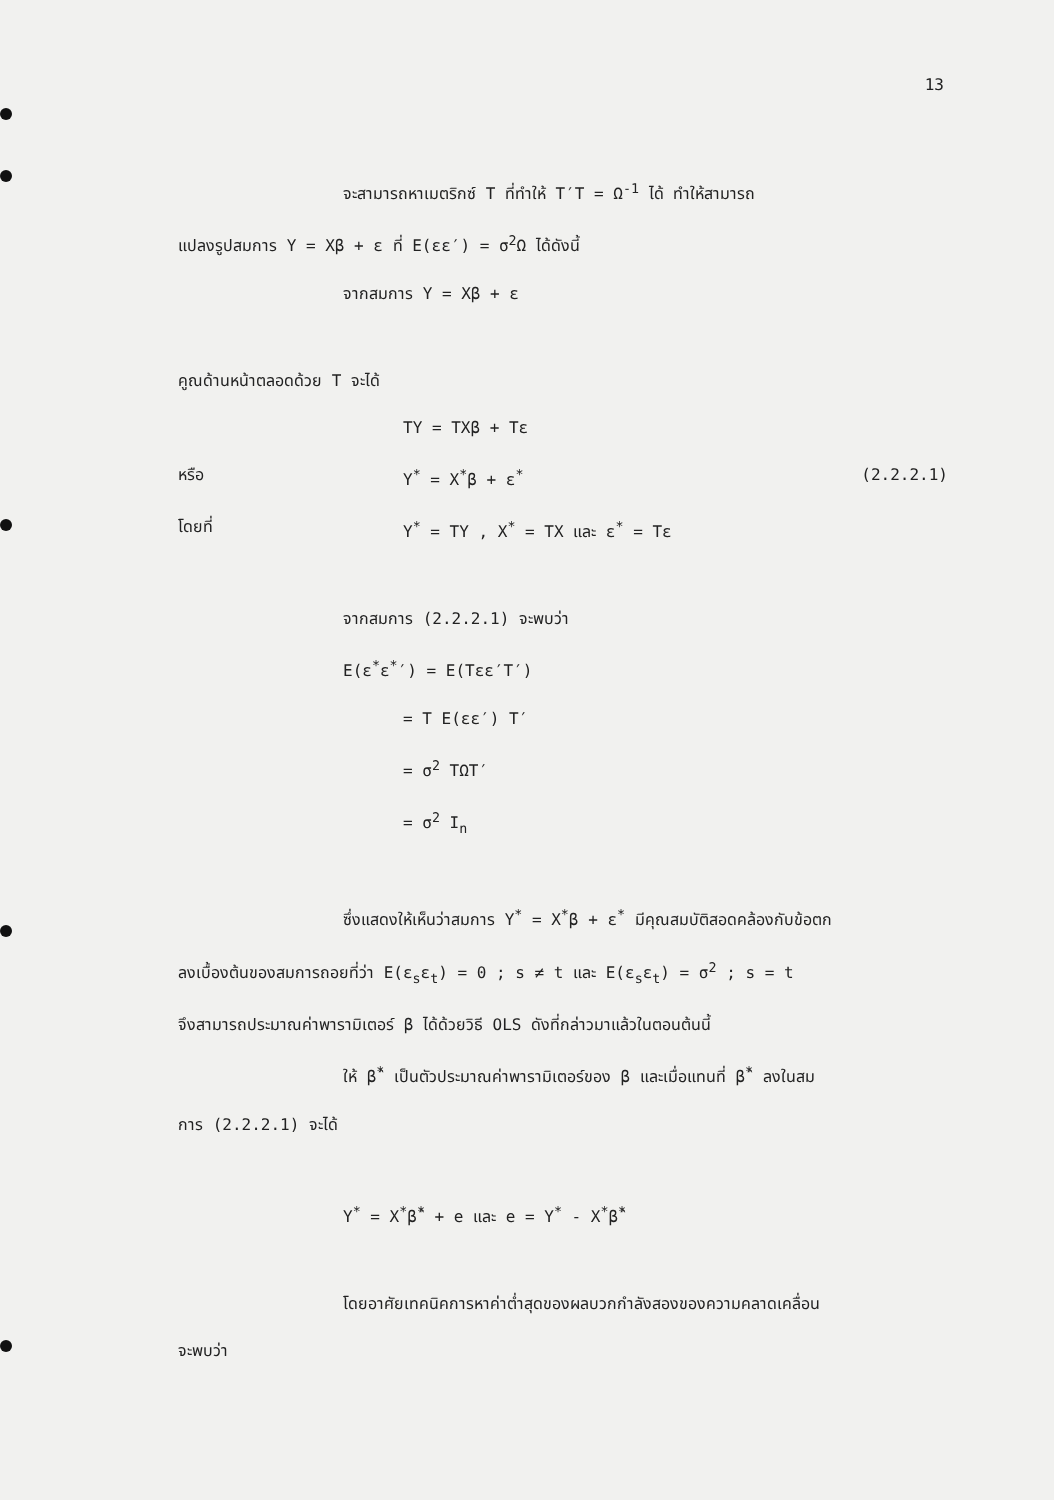13
จะสามารถหาเมตริกซ์ T ที่ทำให้ T′T = Ω<sup>-1</sup> ได้ ทำให้สามารถ
แปลงรูปสมการ Y = Xβ + ε ที่ E(εε′) = σ<sup>2</sup>Ω ได้ดังนี้
จากสมการ Y = Xβ + ε
คูณด้านหน้าตลอดด้วย T จะได้
TY = TXβ + Tε
หรือ Y<sup>*</sup> = X<sup>*</sup>β + ε<sup>*</sup> (2.2.2.1)
โดยที่ Y<sup>*</sup> = TY , X<sup>*</sup> = TX และ ε<sup>*</sup> = Tε
จากสมการ (2.2.2.1) จะพบว่า
E(ε<sup>*</sup>ε<sup>*</sup>′) = E(Tεε′T′)
= T E(εε′) T′
= σ<sup>2</sup> TΩT′
= σ<sup>2</sup> I<sub>n</sub>
ซึ่งแสดงให้เห็นว่าสมการ Y<sup>*</sup> = X<sup>*</sup>β + ε<sup>*</sup> มีคุณสมบัติสอดคล้องกับข้อตก
ลงเบื้องต้นของสมการถอยที่ว่า E(ε<sub>s</sub>ε<sub>t</sub>) = 0 ; s ≠ t และ E(ε<sub>s</sub>ε<sub>t</sub>) = σ<sup>2</sup> ; s = t
จึงสามารถประมาณค่าพารามิเตอร์ β ได้ด้วยวิธี OLS ดังที่กล่าวมาแล้วในตอนต้นนี้
ให้ β̂<sup>*</sup> เป็นตัวประมาณค่าพารามิเตอร์ของ β และเมื่อแทนที่ β̂<sup>*</sup> ลงในสม
การ (2.2.2.1) จะได้
Y<sup>*</sup> = X<sup>*</sup>β̂<sup>*</sup> + e และ e = Y<sup>*</sup> - X<sup>*</sup>β̂<sup>*</sup>
โดยอาศัยเทคนิคการหาค่าต่ำสุดของผลบวกกำลังสองของความคลาดเคลื่อน
จะพบว่า